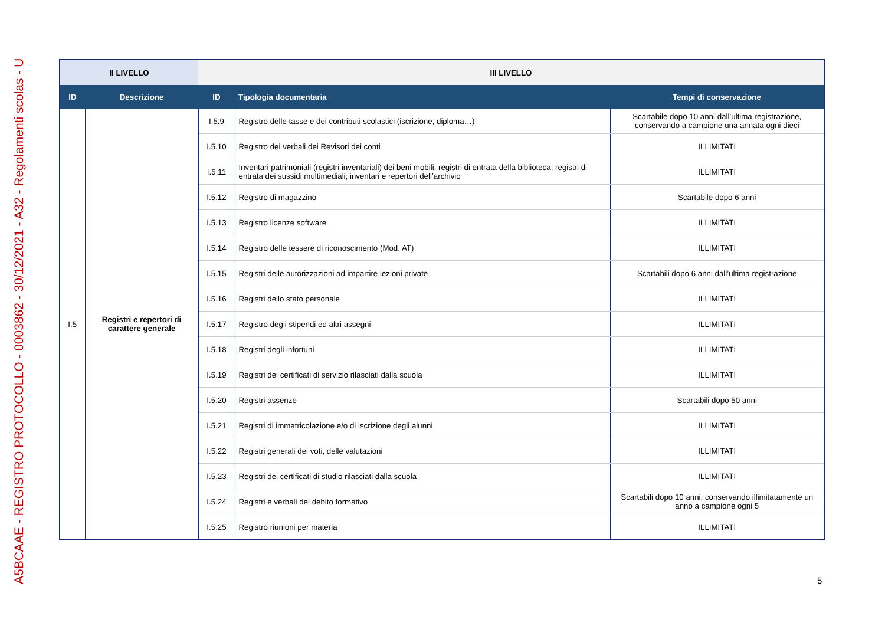A5BCAAE - REGISTRO PROTOCOLLO - 0003862 - 30/12/2021 - A32 - Regolamenti scolas - U
| II LIVELLO | | III LIVELLO | | |
| --- | --- | --- | --- | --- |
| ID | Descrizione | ID | Tipologia documentaria | Tempi di conservazione |
| I.5 | Registri e repertori di carattere generale | I.5.9 | Registro delle tasse e dei contributi scolastici (iscrizione, diploma…) | Scartabile dopo 10 anni dall’ultima registrazione, conservando a campione una annata ogni dieci |
| | | I.5.10 | Registro dei verbali dei Revisori dei conti | ILLIMITATI |
| | | I.5.11 | Inventari patrimoniali (registri inventariali) dei beni mobili; registri di entrata della biblioteca; registri di entrata dei sussidi multimediali; inventari e repertori dell’archivio | ILLIMITATI |
| | | I.5.12 | Registro di magazzino | Scartabile dopo 6 anni |
| | | I.5.13 | Registro licenze software | ILLIMITATI |
| | | I.5.14 | Registro delle tessere di riconoscimento (Mod. AT) | ILLIMITATI |
| | | I.5.15 | Registri delle autorizzazioni ad impartire lezioni private | Scartabili dopo 6 anni dall’ultima registrazione |
| | | I.5.16 | Registri dello stato personale | ILLIMITATI |
| | | I.5.17 | Registro degli stipendi ed altri assegni | ILLIMITATI |
| | | I.5.18 | Registri degli infortuni | ILLIMITATI |
| | | I.5.19 | Registri dei certificati di servizio rilasciati dalla scuola | ILLIMITATI |
| | | I.5.20 | Registri assenze | Scartabili dopo 50 anni |
| | | I.5.21 | Registri di immatricolazione e/o di iscrizione degli alunni | ILLIMITATI |
| | | I.5.22 | Registri generali dei voti, delle valutazioni | ILLIMITATI |
| | | I.5.23 | Registri dei certificati di studio rilasciati dalla scuola | ILLIMITATI |
| | | I.5.24 | Registri e verbali del debito formativo | Scartabili dopo 10 anni, conservando illimitatamente un anno a campione ogni 5 |
| | | I.5.25 | Registro riunioni per materia | ILLIMITATI |
5